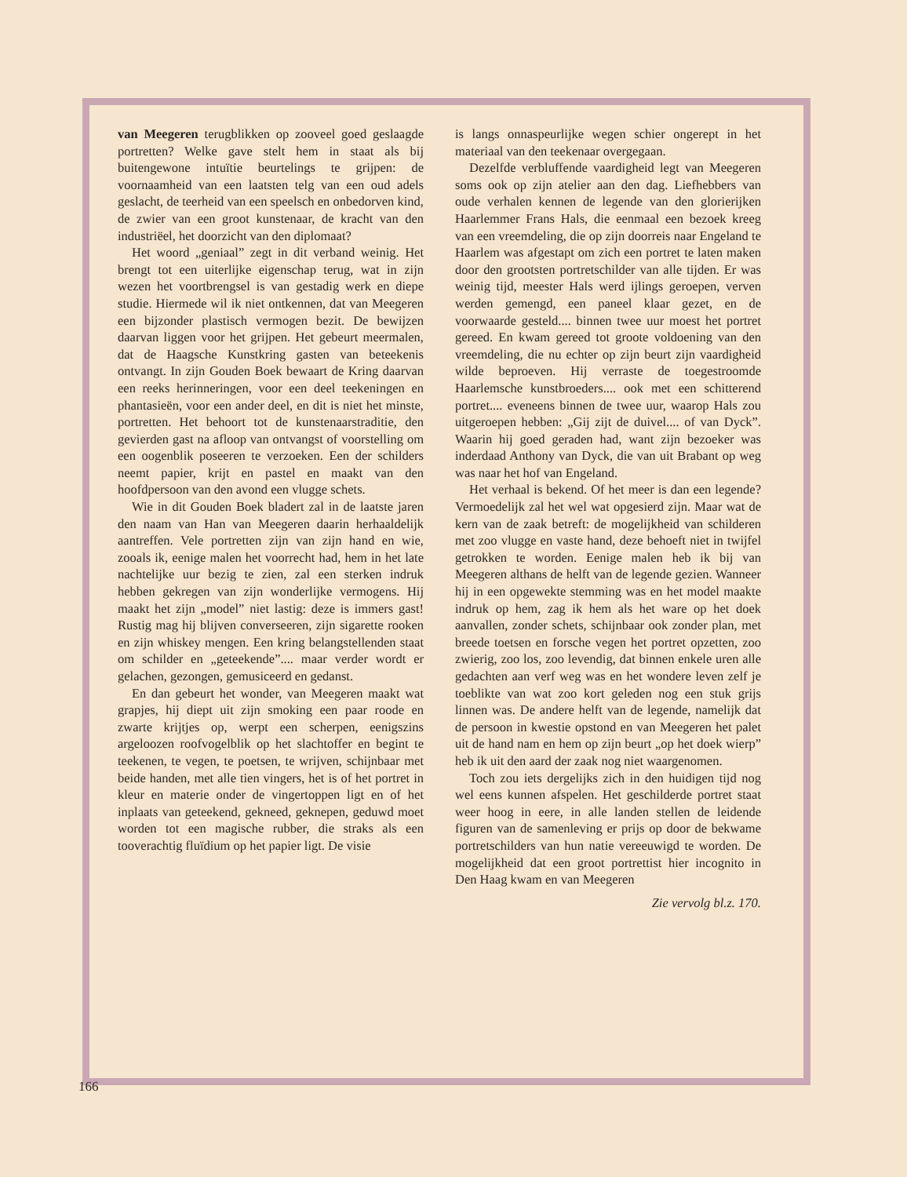van Meegeren terugblikken op zooveel goed geslaagde portretten? Welke gave stelt hem in staat als bij buitengewone intuïtie beurtelings te grijpen: de voornaamheid van een laatsten telg van een oud adels geslacht, de teerheid van een speelsch en onbedorven kind, de zwier van een groot kunstenaar, de kracht van den industriëel, het doorzicht van den diplomaat?
Het woord „geniaal” zegt in dit verband weinig. Het brengt tot een uiterlijke eigenschap terug, wat in zijn wezen het voortbrengsel is van gestadig werk en diepe studie. Hiermede wil ik niet ontkennen, dat van Meegeren een bijzonder plastisch vermogen bezit. De bewijzen daarvan liggen voor het grijpen. Het gebeurt meermalen, dat de Haagsche Kunstkring gasten van beteekenis ontvangt. In zijn Gouden Boek bewaart de Kring daarvan een reeks herinneringen, voor een deel teekeningen en phantasieën, voor een ander deel, en dit is niet het minste, portretten. Het behoort tot de kunstenaarstraditie, den gevierden gast na afloop van ontvangst of voorstelling om een oogenblik poseeren te verzoeken. Een der schilders neemt papier, krijt en pastel en maakt van den hoofdpersoon van den avond een vlugge schets.
Wie in dit Gouden Boek bladert zal in de laatste jaren den naam van Han van Meegeren daarin herhaaldelijk aantreffen. Vele portretten zijn van zijn hand en wie, zooals ik, eenige malen het voorrecht had, hem in het late nachtelijke uur bezig te zien, zal een sterken indruk hebben gekregen van zijn wonderlijke vermogens. Hij maakt het zijn „model” niet lastig: deze is immers gast! Rustig mag hij blijven converseeren, zijn sigarette rooken en zijn whiskey mengen. Een kring belangstellenden staat om schilder en „geteekende”.... maar verder wordt er gelachen, gezongen, gemusiceerd en gedanst.
En dan gebeurt het wonder, van Meegeren maakt wat grapjes, hij diept uit zijn smoking een paar roode en zwarte krijtjes op, werpt een scherpen, eenigszins argeloozen roofvogelblik op het slachtoffer en begint te teekenen, te vegen, te poetsen, te wrijven, schijnbaar met beide handen, met alle tien vingers, het is of het portret in kleur en materie onder de vingertoppen ligt en of het inplaats van geteekend, gekneed, geknepen, geduwd moet worden tot een magische rubber, die straks als een tooverachtig fluïdium op het papier ligt. De visie
is langs onnaspeurlijke wegen schier ongerept in het materiaal van den teekenaar overgegaan.
Dezelfde verbluffende vaardigheid legt van Meegeren soms ook op zijn atelier aan den dag. Liefhebbers van oude verhalen kennen de legende van den glorierijken Haarlemmer Frans Hals, die eenmaal een bezoek kreeg van een vreemdeling, die op zijn doorreis naar Engeland te Haarlem was afgestapt om zich een portret te laten maken door den grootsten portretschilder van alle tijden. Er was weinig tijd, meester Hals werd ijlings geroepen, verven werden gemengd, een paneel klaar gezet, en de voorwaarde gesteld.... binnen twee uur moest het portret gereed. En kwam gereed tot groote voldoening van den vreemdeling, die nu echter op zijn beurt zijn vaardigheid wilde beproeven. Hij verraste de toegestroomde Haarlemsche kunstbroeders.... ook met een schitterend portret.... eveneens binnen de twee uur, waarop Hals zou uitgeroepen hebben: „Gij zijt de duivel.... of van Dyck”. Waarin hij goed geraden had, want zijn bezoeker was inderdaad Anthony van Dyck, die van uit Brabant op weg was naar het hof van Engeland.
Het verhaal is bekend. Of het meer is dan een legende? Vermoedelijk zal het wel wat opgesierd zijn. Maar wat de kern van de zaak betreft: de mogelijkheid van schilderen met zoo vlugge en vaste hand, deze behoeft niet in twijfel getrokken te worden. Eenige malen heb ik bij van Meegeren althans de helft van de legende gezien. Wanneer hij in een opgewekte stemming was en het model maakte indruk op hem, zag ik hem als het ware op het doek aanvallen, zonder schets, schijnbaar ook zonder plan, met breede toetsen en forsche vegen het portret opzetten, zoo zwierig, zoo los, zoo levendig, dat binnen enkele uren alle gedachten aan verf weg was en het wondere leven zelf je toeblikte van wat zoo kort geleden nog een stuk grijs linnen was. De andere helft van de legende, namelijk dat de persoon in kwestie opstond en van Meegeren het palet uit de hand nam en hem op zijn beurt „op het doek wierp” heb ik uit den aard der zaak nog niet waargenomen.
Toch zou iets dergelijks zich in den huidigen tijd nog wel eens kunnen afspelen. Het geschilderde portret staat weer hoog in eere, in alle landen stellen de leidende figuren van de samenleving er prijs op door de bekwame portretschilders van hun natie vereeuwigd te worden. De mogelijkheid dat een groot portrettist hier incognito in Den Haag kwam en van Meegeren
Zie vervolg bl.z. 170.
166